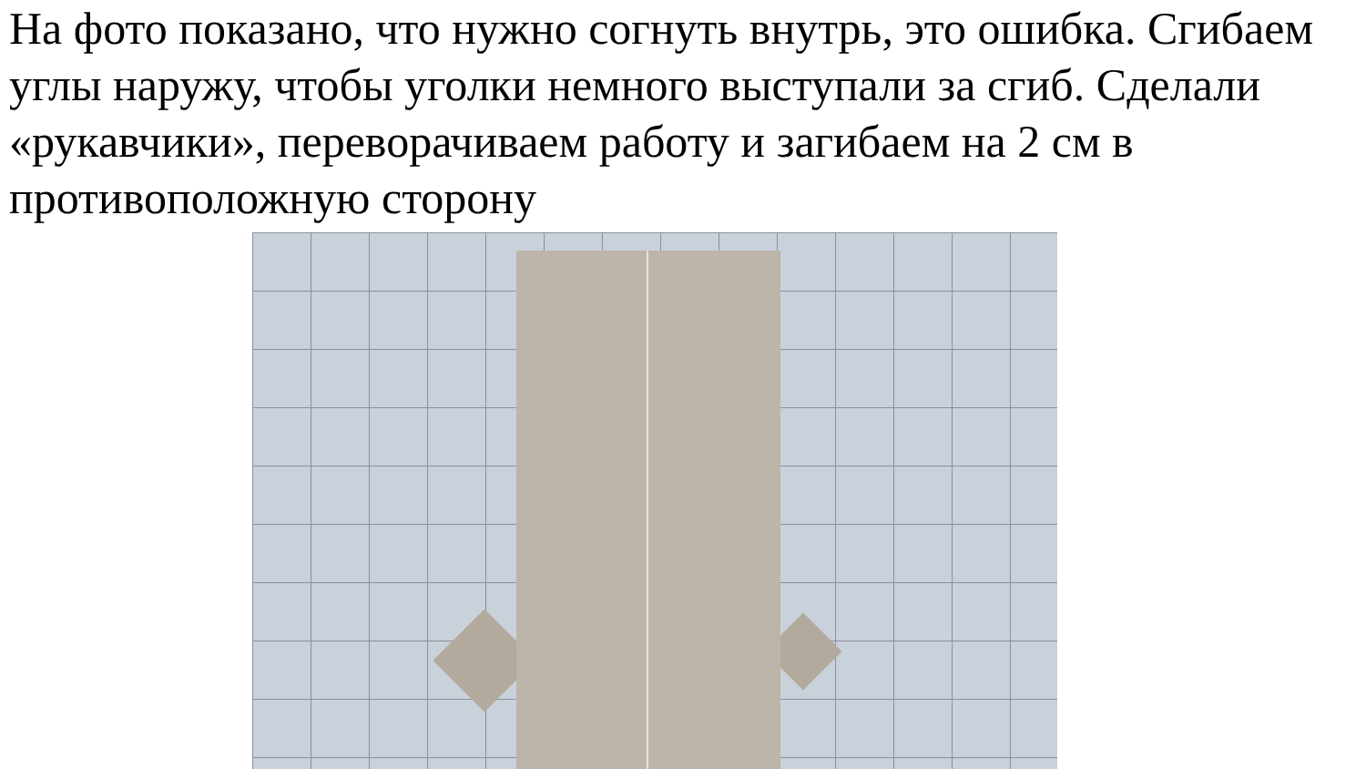На фото показано, что нужно согнуть внутрь, это ошибка. Сгибаем углы наружу, чтобы уголки немного выступали за сгиб. Сделали «рукавчики», переворачиваем работу и загибаем на 2 см в противоположную сторону